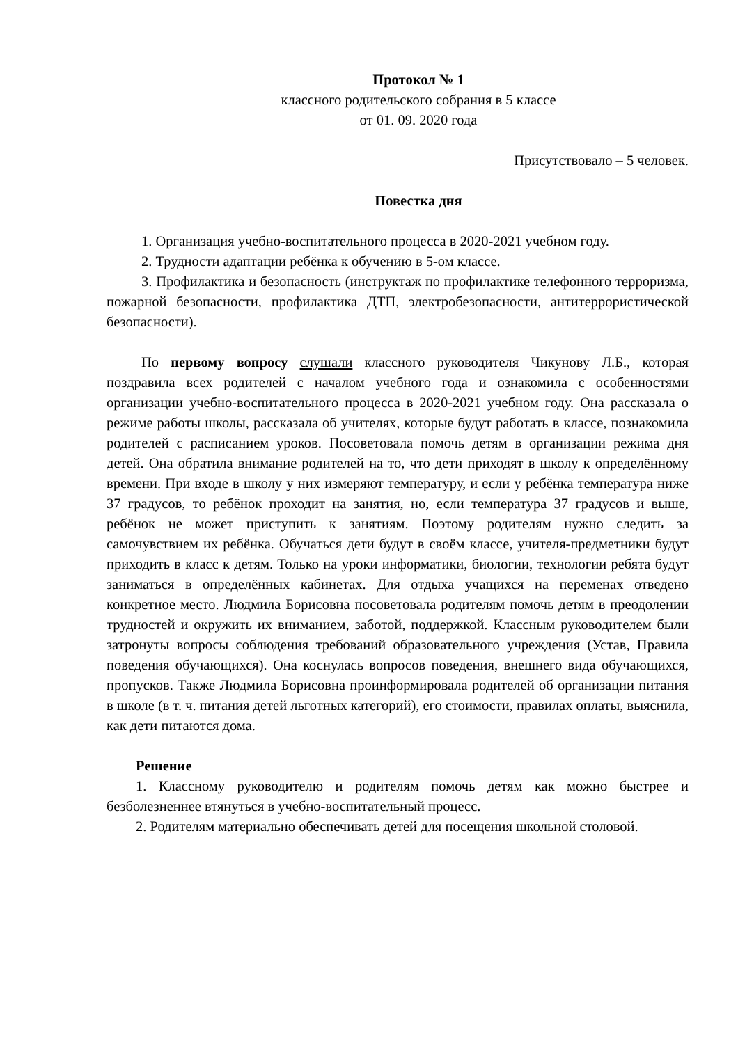Протокол № 1
классного родительского собрания в 5 классе
от 01. 09. 2020 года
Присутствовало – 5 человек.
Повестка дня
1. Организация учебно-воспитательного процесса в 2020-2021 учебном году.
2. Трудности адаптации ребёнка к обучению в 5-ом классе.
3. Профилактика и безопасность (инструктаж по профилактике телефонного терроризма, пожарной безопасности, профилактика ДТП, электробезопасности, антитеррористической безопасности).
По первому вопросу слушали классного руководителя Чикунову Л.Б., которая поздравила всех родителей с началом учебного года и ознакомила с особенностями организации учебно-воспитательного процесса в 2020-2021 учебном году. Она рассказала о режиме работы школы, рассказала об учителях, которые будут работать в классе, познакомила родителей с расписанием уроков. Посоветовала помочь детям в организации режима дня детей. Она обратила внимание родителей на то, что дети приходят в школу к определённому времени. При входе в школу у них измеряют температуру, и если у ребёнка температура ниже 37 градусов, то ребёнок проходит на занятия, но, если температура 37 градусов и выше, ребёнок не может приступить к занятиям. Поэтому родителям нужно следить за самочувствием их ребёнка. Обучаться дети будут в своём классе, учителя-предметники будут приходить в класс к детям. Только на уроки информатики, биологии, технологии ребята будут заниматься в определённых кабинетах. Для отдыха учащихся на переменах отведено конкретное место. Людмила Борисовна посоветовала родителям помочь детям в преодолении трудностей и окружить их вниманием, заботой, поддержкой. Классным руководителем были затронуты вопросы соблюдения требований образовательного учреждения (Устав, Правила поведения обучающихся). Она коснулась вопросов поведения, внешнего вида обучающихся, пропусков. Также Людмила Борисовна проинформировала родителей об организации питания в школе (в т. ч. питания детей льготных категорий), его стоимости, правилах оплаты, выяснила, как дети питаются дома.
Решение
1. Классному руководителю и родителям помочь детям как можно быстрее и безболезненнее втянуться в учебно-воспитательный процесс.
2. Родителям материально обеспечивать детей для посещения школьной столовой.